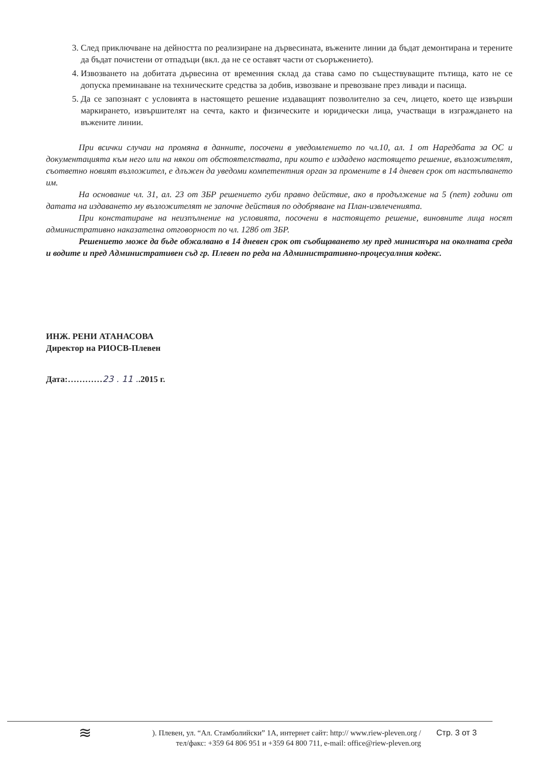3. След приключване на дейността по реализиране на дървесината, въжените линии да бъдат демонтирана и терените да бъдат почистени от отпадъци (вкл. да не се оставят части от съоръжението).
4. Извозването на добитата дървесина от временния склад да става само по съществуващите пътища, като не се допуска преминаване на техническите средства за добив, извозване и превозване през ливади и пасища.
5. Да се запознаят с условията в настоящето решение издаващият позволително за сеч, лицето, което ще извърши маркирането, извършителят на сечта, както и физическите и юридически лица, участващи в изграждането на въжените линии.
При всички случаи на промяна в данните, посочени в уведомлението по чл.10, ал. 1 от Наредбата за ОС и документацията към него или на някои от обстоятелствата, при които е издадено настоящето решение, възложителят, съответно новият възложител, е длъжен да уведоми компетентния орган за промените в 14 дневен срок от настъпването им.
На основание чл. 31, ал. 23 от ЗБР решението губи правно действие, ако в продължение на 5 (пет) години от датата на издаването му възложителят не започне действия по одобряване на План-извлеченията.
При констатиране на неизпълнение на условията, посочени в настоящето решение, виновните лица носят административно наказателна отговорност по чл. 128б от ЗБР.
Решението може да бъде обжалвано в 14 дневен срок от съобщаването му пред министъра на околната среда и водите и пред Административен съд гр. Плевен по реда на Административно-процесуалния кодекс.
ИНЖ. РЕНИ АТАНАСОВА
Директор на РИОСВ-Плевен
Дата:…………23 . 11 ..2015 г.
≋
). Плевен, ул. “Ал. Стамболийски” 1А, интернет сайт: http:// www.riew-pleven.org /
тел/факс: +359 64 806 951 и +359 64 800 711, e-mail: office@riew-pleven.org
Стр. 3 от 3